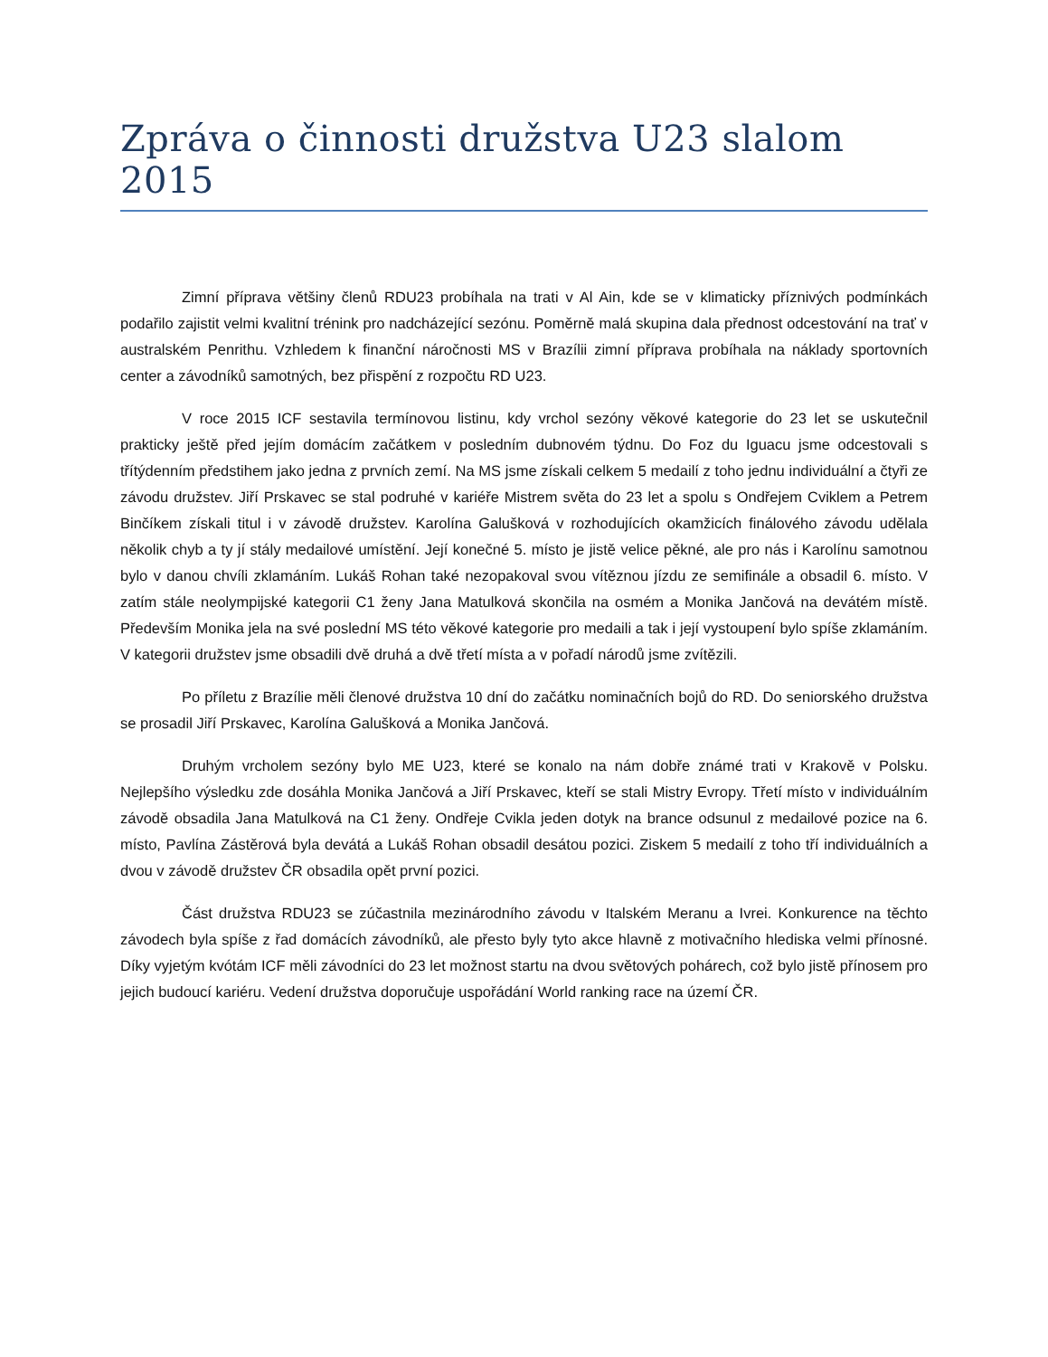Zpráva o činnosti družstva U23 slalom 2015
Zimní příprava většiny členů RDU23 probíhala na trati v Al Ain, kde se v klimaticky příznivých podmínkách podařilo zajistit velmi kvalitní trénink pro nadcházející sezónu. Poměrně malá skupina dala přednost odcestování na trať v australském Penrithu. Vzhledem k finanční náročnosti MS v Brazílii zimní příprava probíhala na náklady sportovních center a závodníků samotných, bez přispění z rozpočtu RD U23.
V roce 2015 ICF sestavila termínovou listinu, kdy vrchol sezóny věkové kategorie do 23 let se uskutečnil prakticky ještě před jejím domácím začátkem v posledním dubnovém týdnu. Do Foz du Iguacu jsme odcestovali s třítýdenním předstihem jako jedna z prvních zemí. Na MS jsme získali celkem 5 medailí z toho jednu individuální a čtyři ze závodu družstev. Jiří Prskavec se stal podruhé v kariéře Mistrem světa do 23 let a spolu s Ondřejem Cviklem a Petrem Binčíkem získali titul i v závodě družstev. Karolína Galušková v rozhodujících okamžicích finálového závodu udělala několik chyb a ty jí stály medailové umístění. Její konečné 5. místo je jistě velice pěkné, ale pro nás i Karolínu samotnou bylo v danou chvíli zklamáním. Lukáš Rohan také nezopakoval svou vítěznou jízdu ze semifinále a obsadil 6. místo. V zatím stále neolympijské kategorii C1 ženy Jana Matulková skončila na osmém a Monika Jančová na devátém místě. Především Monika jela na své poslední MS této věkové kategorie pro medaili a tak i její vystoupení bylo spíše zklamáním. V kategorii družstev jsme obsadili dvě druhá a dvě třetí místa a v pořadí národů jsme zvítězili.
Po příletu z Brazílie měli členové družstva 10 dní do začátku nominačních bojů do RD. Do seniorského družstva se prosadil Jiří Prskavec, Karolína Galušková a Monika Jančová.
Druhým vrcholem sezóny bylo ME U23, které se konalo na nám dobře známé trati v Krakově v Polsku. Nejlepšího výsledku zde dosáhla Monika Jančová a Jiří Prskavec, kteří se stali Mistry Evropy. Třetí místo v individuálním závodě obsadila Jana Matulková na C1 ženy. Ondřeje Cvikla jeden dotyk na brance odsunul z medailové pozice na 6. místo, Pavlína Zástěrová byla devátá a Lukáš Rohan obsadil desátou pozici. Ziskem 5 medailí z toho tří individuálních a dvou v závodě družstev ČR obsadila opět první pozici.
Část družstva RDU23 se zúčastnila mezinárodního závodu v Italském Meranu a Ivrei. Konkurence na těchto závodech byla spíše z řad domácích závodníků, ale přesto byly tyto akce hlavně z motivačního hlediska velmi přínosné. Díky vyjetým kvótám ICF měli závodníci do 23 let možnost startu na dvou světových pohárech, což bylo jistě přínosem pro jejich budoucí kariéru. Vedení družstva doporučuje uspořádání World ranking race na území ČR.